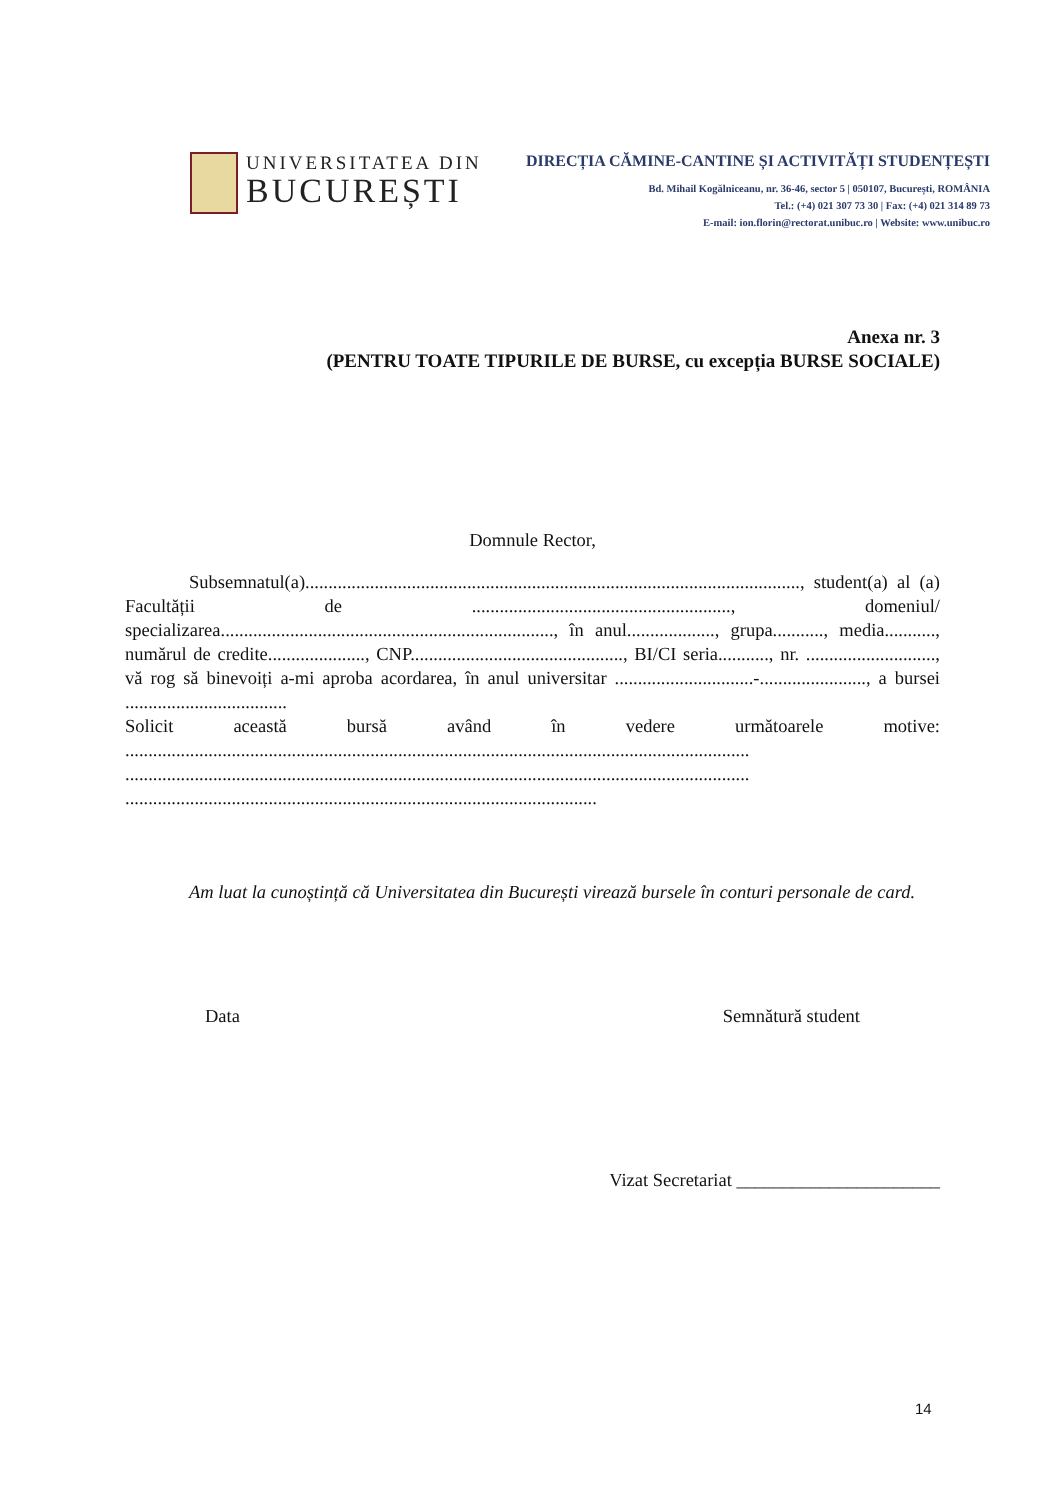UNIVERSITATEA DIN
BUCUREȘTI
DIRECȚIA CĂMINE-CANTINE ȘI ACTIVITĂȚI STUDENȚEȘTI
Bd. Mihail Kogălniceanu, nr. 36-46, sector 5 | 050107, București, ROMÂNIA
Tel.: (+4) 021 307 73 30 | Fax: (+4) 021 314 89 73
E-mail: ion.florin@rectorat.unibuc.ro | Website: www.unibuc.ro
Anexa nr. 3
(PENTRU TOATE TIPURILE DE BURSE, cu excepția BURSE SOCIALE)
Domnule Rector,
Subsemnatul(a)..........................................................................................................., student(a) al (a) Facultății de ........................................................, domeniul/ specializarea........................................................................, în anul..................., grupa..........., media..........., numărul de credite....................., CNP.............................................., BI/CI seria..........., nr. ............................, vă rog să binevoiți a-mi aproba acordarea, în anul universitar ..............................-......................., a bursei ...................................
Solicit această bursă având în vedere următoarele motive: ....................................................................................................................................... ....................................................................................................................................... ......................................................................................................
Am luat la cunoștință că Universitatea din București virează bursele în conturi personale de card.
Data Semnătură student
Vizat Secretariat ______________________
14